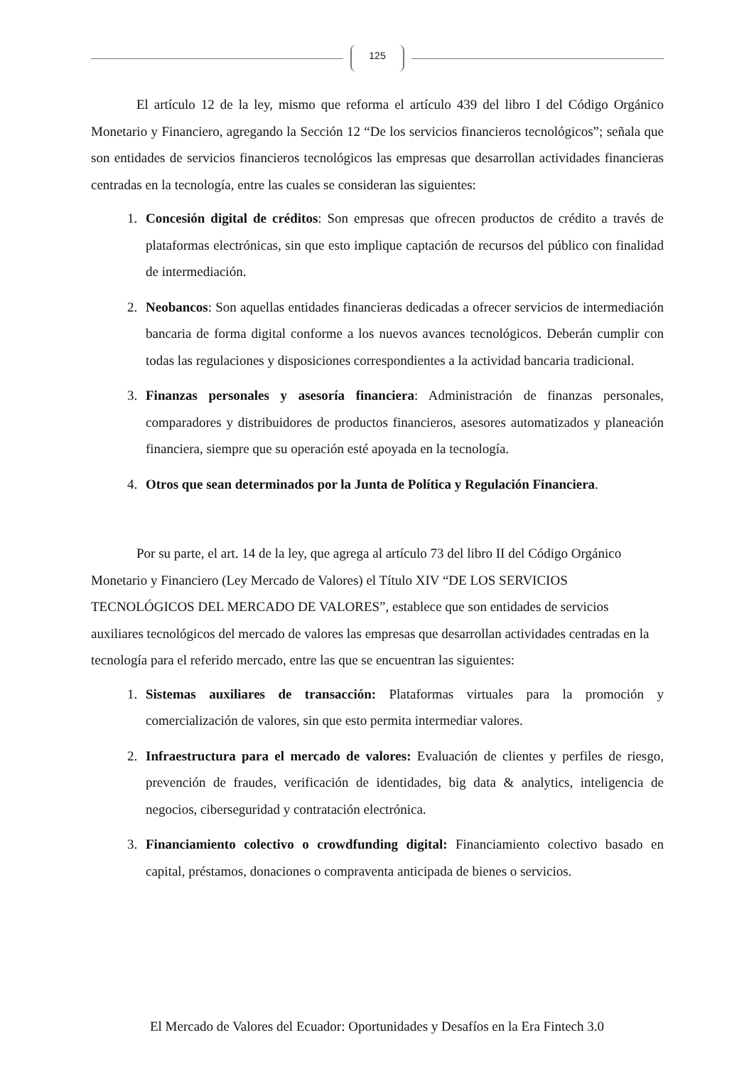125
El artículo 12 de la ley, mismo que reforma el artículo 439 del libro I del Código Orgánico Monetario y Financiero, agregando la Sección 12 “De los servicios financieros tecnológicos”; señala que son entidades de servicios financieros tecnológicos las empresas que desarrollan actividades financieras centradas en la tecnología, entre las cuales se consideran las siguientes:
1. Concesión digital de créditos: Son empresas que ofrecen productos de crédito a través de plataformas electrónicas, sin que esto implique captación de recursos del público con finalidad de intermediación.
2. Neobancos: Son aquellas entidades financieras dedicadas a ofrecer servicios de intermediación bancaria de forma digital conforme a los nuevos avances tecnológicos. Deberán cumplir con todas las regulaciones y disposiciones correspondientes a la actividad bancaria tradicional.
3. Finanzas personales y asesoría financiera: Administración de finanzas personales, comparadores y distribuidores de productos financieros, asesores automatizados y planeación financiera, siempre que su operación esté apoyada en la tecnología.
4. Otros que sean determinados por la Junta de Política y Regulación Financiera.
Por su parte, el art. 14 de la ley, que agrega al artículo 73 del libro II del Código Orgánico Monetario y Financiero (Ley Mercado de Valores) el Título XIV “DE LOS SERVICIOS TECNOLÓGICOS DEL MERCADO DE VALORES”, establece que son entidades de servicios auxiliares tecnológicos del mercado de valores las empresas que desarrollan actividades centradas en la tecnología para el referido mercado, entre las que se encuentran las siguientes:
1. Sistemas auxiliares de transacción: Plataformas virtuales para la promoción y comercialización de valores, sin que esto permita intermediar valores.
2. Infraestructura para el mercado de valores: Evaluación de clientes y perfiles de riesgo, prevención de fraudes, verificación de identidades, big data & analytics, inteligencia de negocios, ciberseguridad y contratación electrónica.
3. Financiamiento colectivo o crowdfunding digital: Financiamiento colectivo basado en capital, préstamos, donaciones o compraventa anticipada de bienes o servicios.
El Mercado de Valores del Ecuador: Oportunidades y Desafíos en la Era Fintech 3.0